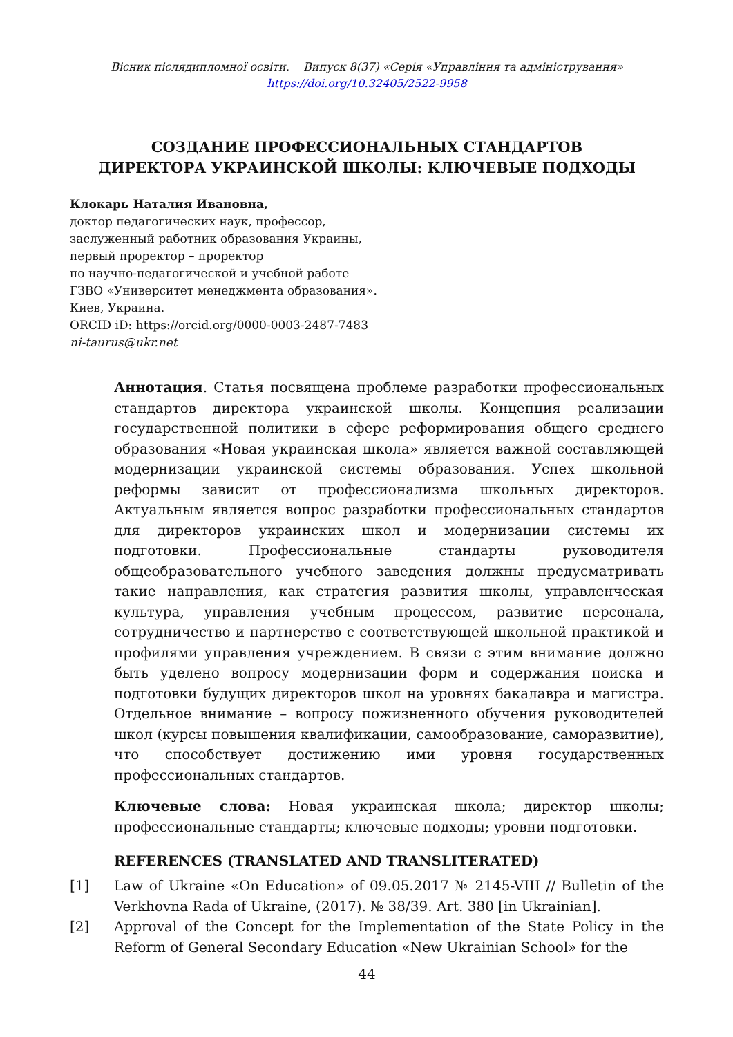Вісник післядипломної освіти. Випуск 8(37) «Серія «Управління та адміністрування»
https://doi.org/10.32405/2522-9958
СОЗДАНИЕ ПРОФЕССИОНАЛЬНЫХ СТАНДАРТОВ
ДИРЕКТОРА УКРАИНСКОЙ ШКОЛЫ: КЛЮЧЕВЫЕ ПОДХОДЫ
Клокарь Наталия Ивановна,
доктор педагогических наук, профессор,
заслуженный работник образования Украины,
первый проректор – проректор
по научно-педагогической и учебной работе
ГЗВО «Университет менеджмента образования».
Киев, Украина.
ORCID iD: https://orcid.org/0000-0003-2487-7483
ni-taurus@ukr.net
Аннотация. Статья посвящена проблеме разработки профессиональных стандартов директора украинской школы. Концепция реализации государственной политики в сфере реформирования общего среднего образования «Новая украинская школа» является важной составляющей модернизации украинской системы образования. Успех школьной реформы зависит от профессионализма школьных директоров. Актуальным является вопрос разработки профес­сиональных стандартов для директоров украинских школ и модернизации системы их подготовки. Профессиональные стандарты руководителя общеобразовательного учебного заведения должны предусматривать такие направления, как стратегия развития школы, управленческая культура, управления учебным процессом, развитие персонала, сотрудничество и партнерство с соответствующей школьной практикой и профилями управления учреждением. В связи с этим внимание должно быть уделено вопросу модернизации форм и содержания поиска и подготовки будущих директоров школ на уровнях бакалавра и магистра. Отдельное внимание – вопросу пожизненного обучения руководителей школ (курсы повышения квалификации, самообразование, саморазвитие), что способствует достижению ими уровня государственных профессиональных стандартов.
Ключевые слова: Новая украинская школа; директор школы; профессиональные стандарты; ключевые подходы; уровни подготовки.
REFERENCES (TRANSLATED AND TRANSLITERATED)
[1] Law of Ukraine «On Education» of 09.05.2017 № 2145-VIII // Bulletin of the Verkhovna Rada of Ukraine, (2017). № 38/39. Art. 380 [in Ukrainian].
[2] Approval of the Concept for the Implementation of the State Policy in the Reform of General Secondary Education «New Ukrainian School» for the
44